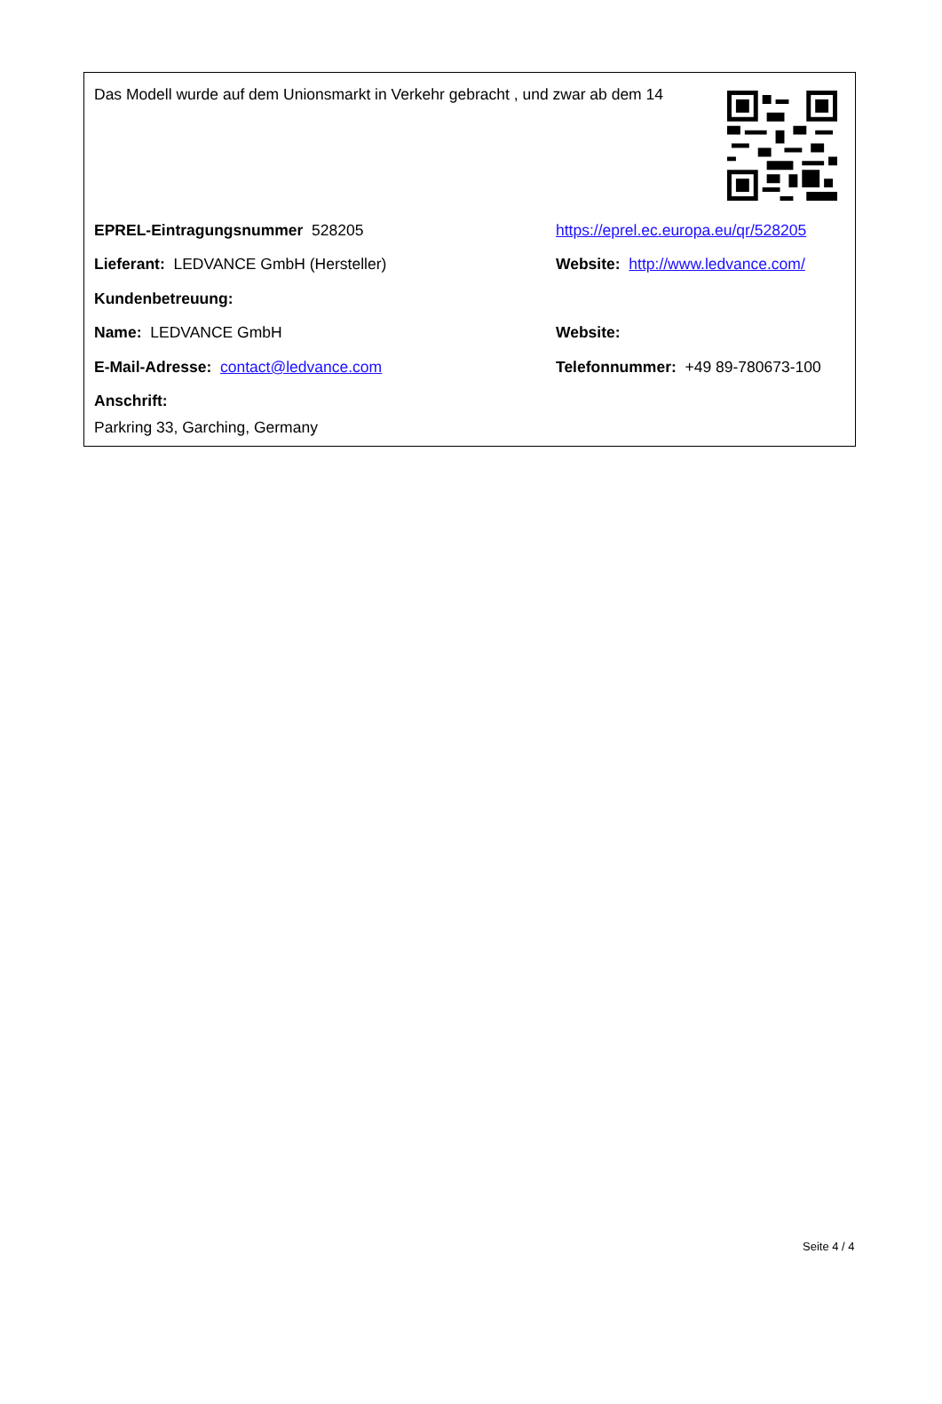Das Modell wurde auf dem Unionsmarkt in Verkehr gebracht , und zwar ab dem 14
EPREL-Eintragungsnummer 528205
https://eprel.ec.europa.eu/qr/528205
Lieferant: LEDVANCE GmbH (Hersteller)
Website: http://www.ledvance.com/
Kundenbetreuung:
Name: LEDVANCE GmbH Website:
E-Mail-Adresse: contact@ledvance.com
Telefonnummer: +49 89-780673-100
Anschrift:
Parkring 33, Garching, Germany
Seite 4 / 4